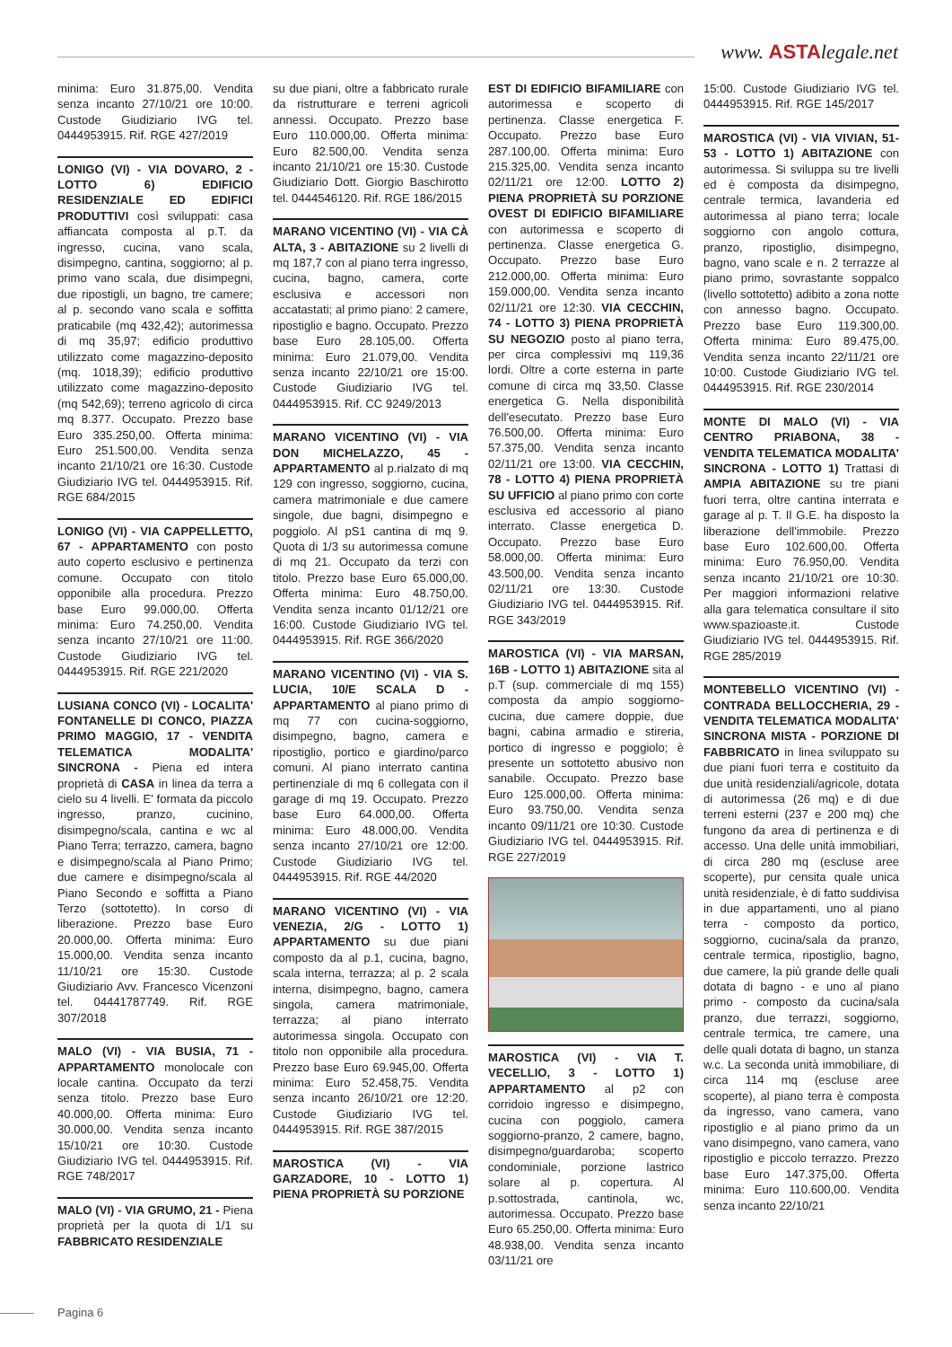www. ASTAlegale.net
minima: Euro 31.875,00. Vendita senza incanto 27/10/21 ore 10:00. Custode Giudiziario IVG tel. 0444953915. Rif. RGE 427/2019
LONIGO (VI) - VIA DOVARO, 2 - LOTTO 6) EDIFICIO RESIDENZIALE ED EDIFICI PRODUTTIVI così sviluppati: casa affiancata composta al p.T. da ingresso, cucina, vano scala, disimpegno, cantina, soggiorno; al p. primo vano scala, due disimpegni, due ripostigli, un bagno, tre camere; al p. secondo vano scala e soffitta praticabile (mq 432,42); autorimessa di mq 35,97; edificio produttivo utilizzato come magazzino-deposito (mq. 1018,39); edificio produttivo utilizzato come magazzino-deposito (mq 542,69); terreno agricolo di circa mq 8.377. Occupato. Prezzo base Euro 335.250,00. Offerta minima: Euro 251.500,00. Vendita senza incanto 21/10/21 ore 16:30. Custode Giudiziario IVG tel. 0444953915. Rif. RGE 684/2015
LONIGO (VI) - VIA CAPPELLETTO, 67 - APPARTAMENTO con posto auto coperto esclusivo e pertinenza comune. Occupato con titolo opponibile alla procedura. Prezzo base Euro 99.000,00. Offerta minima: Euro 74.250,00. Vendita senza incanto 27/10/21 ore 11:00. Custode Giudiziario IVG tel. 0444953915. Rif. RGE 221/2020
LUSIANA CONCO (VI) - LOCALITA' FONTANELLE DI CONCO, PIAZZA PRIMO MAGGIO, 17 - VENDITA TELEMATICA MODALITA' SINCRONA - Piena ed intera proprietà di CASA in linea da terra a cielo su 4 livelli. E' formata da piccolo ingresso, pranzo, cucinino, disimpegno/scala, cantina e wc al Piano Terra; terrazzo, camera, bagno e disimpegno/scala al Piano Primo; due camere e disimpegno/scala al Piano Secondo e soffitta a Piano Terzo (sottotetto). In corso di liberazione. Prezzo base Euro 20.000,00. Offerta minima: Euro 15.000,00. Vendita senza incanto 11/10/21 ore 15:30. Custode Giudiziario Avv. Francesco Vicenzoni tel. 04441787749. Rif. RGE 307/2018
MALO (VI) - VIA BUSIA, 71 - APPARTAMENTO monolocale con locale cantina. Occupato da terzi senza titolo. Prezzo base Euro 40.000,00. Offerta minima: Euro 30.000,00. Vendita senza incanto 15/10/21 ore 10:30. Custode Giudiziario IVG tel. 0444953915. Rif. RGE 748/2017
MALO (VI) - VIA GRUMO, 21 - Piena proprietà per la quota di 1/1 su FABBRICATO RESIDENZIALE
su due piani, oltre a fabbricato rurale da ristrutturare e terreni agricoli annessi. Occupato. Prezzo base Euro 110.000,00. Offerta minima: Euro 82.500,00. Vendita senza incanto 21/10/21 ore 15:30. Custode Giudiziario Dott. Giorgio Baschirotto tel. 0444546120. Rif. RGE 186/2015
MARANO VICENTINO (VI) - VIA CÀ ALTA, 3 - ABITAZIONE su 2 livelli di mq 187,7 con al piano terra ingresso, cucina, bagno, camera, corte esclusiva e accessori non accatastati; al primo piano: 2 camere, ripostiglio e bagno. Occupato. Prezzo base Euro 28.105,00. Offerta minima: Euro 21.079,00. Vendita senza incanto 22/10/21 ore 15:00. Custode Giudiziario IVG tel. 0444953915. Rif. CC 9249/2013
MARANO VICENTINO (VI) - VIA DON MICHELAZZO, 45 - APPARTAMENTO al p.rialzato di mq 129 con ingresso, soggiorno, cucina, camera matrimoniale e due camere singole, due bagni, disimpegno e poggiolo. Al pS1 cantina di mq 9. Quota di 1/3 su autorimessa comune di mq 21. Occupato da terzi con titolo. Prezzo base Euro 65.000,00. Offerta minima: Euro 48.750,00. Vendita senza incanto 01/12/21 ore 16:00. Custode Giudiziario IVG tel. 0444953915. Rif. RGE 366/2020
MARANO VICENTINO (VI) - VIA S. LUCIA, 10/E SCALA D - APPARTAMENTO al piano primo di mq 77 con cucina-soggiorno, disimpegno, bagno, camera e ripostiglio, portico e giardino/parco comuni. Al piano interrato cantina pertinenziale di mq 6 collegata con il garage di mq 19. Occupato. Prezzo base Euro 64.000,00. Offerta minima: Euro 48.000,00. Vendita senza incanto 27/10/21 ore 12:00. Custode Giudiziario IVG tel. 0444953915. Rif. RGE 44/2020
MARANO VICENTINO (VI) - VIA VENEZIA, 2/G - LOTTO 1) APPARTAMENTO su due piani composto da al p.1, cucina, bagno, scala interna, terrazza; al p. 2 scala interna, disimpegno, bagno, camera singola, camera matrimoniale, terrazza; al piano interrato autorimessa singola. Occupato con titolo non opponibile alla procedura. Prezzo base Euro 69.945,00. Offerta minima: Euro 52.458,75. Vendita senza incanto 26/10/21 ore 12:20. Custode Giudiziario IVG tel. 0444953915. Rif. RGE 387/2015
MAROSTICA (VI) - VIA GARZADORE, 10 - LOTTO 1) PIENA PROPRIETÀ SU PORZIONE
EST DI EDIFICIO BIFAMILIARE con autorimessa e scoperto di pertinenza. Classe energetica F. Occupato. Prezzo base Euro 287.100,00. Offerta minima: Euro 215.325,00. Vendita senza incanto 02/11/21 ore 12:00. LOTTO 2) PIENA PROPRIETÀ SU PORZIONE OVEST DI EDIFICIO BIFAMILIARE con autorimessa e scoperto di pertinenza. Classe energetica G. Occupato. Prezzo base Euro 212.000,00. Offerta minima: Euro 159.000,00. Vendita senza incanto 02/11/21 ore 12:30. VIA CECCHIN, 74 - LOTTO 3) PIENA PROPRIETÀ SU NEGOZIO posto al piano terra, per circa complessivi mq 119,36 lordi. Oltre a corte esterna in parte comune di circa mq 33,50. Classe energetica G. Nella disponibilità dell'esecutato. Prezzo base Euro 76.500,00. Offerta minima: Euro 57.375,00. Vendita senza incanto 02/11/21 ore 13:00. VIA CECCHIN, 78 - LOTTO 4) PIENA PROPRIETÀ SU UFFICIO al piano primo con corte esclusiva ed accessorio al piano interrato. Classe energetica D. Occupato. Prezzo base Euro 58.000,00. Offerta minima: Euro 43.500,00. Vendita senza incanto 02/11/21 ore 13:30. Custode Giudiziario IVG tel. 0444953915. Rif. RGE 343/2019
MAROSTICA (VI) - VIA MARSAN, 16B - LOTTO 1) ABITAZIONE sita al p.T (sup. commerciale di mq 155) composta da ampio soggiorno-cucina, due camere doppie, due bagni, cabina armadio e stireria, portico di ingresso e poggiolo; è presente un sottotetto abusivo non sanabile. Occupato. Prezzo base Euro 125.000,00. Offerta minima: Euro 93.750,00. Vendita senza incanto 09/11/21 ore 10:30. Custode Giudiziario IVG tel. 0444953915. Rif. RGE 227/2019
MAROSTICA (VI) - VIA T. VECELLIO, 3 - LOTTO 1) APPARTAMENTO al p2 con corridoio ingresso e disimpegno, cucina con poggiolo, camera soggiorno-pranzo, 2 camere, bagno, disimpegno/guardaroba; scoperto condominiale, porzione lastrico solare al p. copertura. Al p.sottostrada, cantinola, wc, autorimessa. Occupato. Prezzo base Euro 65.250,00. Offerta minima: Euro 48.938,00. Vendita senza incanto 03/11/21 ore
15:00. Custode Giudiziario IVG tel. 0444953915. Rif. RGE 145/2017
MAROSTICA (VI) - VIA VIVIAN, 51-53 - LOTTO 1) ABITAZIONE con autorimessa. Si sviluppa su tre livelli ed è composta da disimpegno, centrale termica, lavanderia ed autorimessa al piano terra; locale soggiorno con angolo cottura, pranzo, ripostiglio, disimpegno, bagno, vano scale e n. 2 terrazze al piano primo, sovrastante soppalco (livello sottotetto) adibito a zona notte con annesso bagno. Occupato. Prezzo base Euro 119.300,00. Offerta minima: Euro 89.475,00. Vendita senza incanto 22/11/21 ore 10:00. Custode Giudiziario IVG tel. 0444953915. Rif. RGE 230/2014
MONTE DI MALO (VI) - VIA CENTRO PRIABONA, 38 - VENDITA TELEMATICA MODALITA' SINCRONA - LOTTO 1) Trattasi di AMPIA ABITAZIONE su tre piani fuori terra, oltre cantina interrata e garage al p. T. Il G.E. ha disposto la liberazione dell'immobile. Prezzo base Euro 102.600,00. Offerta minima: Euro 76.950,00. Vendita senza incanto 21/10/21 ore 10:30. Per maggiori informazioni relative alla gara telematica consultare il sito www.spazioaste.it. Custode Giudiziario IVG tel. 0444953915. Rif. RGE 285/2019
MONTEBELLO VICENTINO (VI) - CONTRADA BELLOCCHERIA, 29 - VENDITA TELEMATICA MODALITA' SINCRONA MISTA - PORZIONE DI FABBRICATO in linea sviluppato su due piani fuori terra e costituito da due unità residenziali/agricole, dotata di autorimessa (26 mq) e di due terreni esterni (237 e 200 mq) che fungono da area di pertinenza e di accesso. Una delle unità immobiliari, di circa 280 mq (escluse aree scoperte), pur censita quale unica unità residenziale, è di fatto suddivisa in due appartamenti, uno al piano terra - composto da portico, soggiorno, cucina/sala da pranzo, centrale termica, ripostiglio, bagno, due camere, la più grande delle quali dotata di bagno - e uno al piano primo - composto da cucina/sala pranzo, due terrazzi, soggiorno, centrale termica, tre camere, una delle quali dotata di bagno, un stanza w.c. La seconda unità immobiliare, di circa 114 mq (escluse aree scoperte), al piano terra è composta da ingresso, vano camera, vano ripostiglio e al piano primo da un vano disimpegno, vano camera, vano ripostiglio e piccolo terrazzo. Prezzo base Euro 147.375,00. Offerta minima: Euro 110.600,00. Vendita senza incanto 22/10/21
Pagina 6